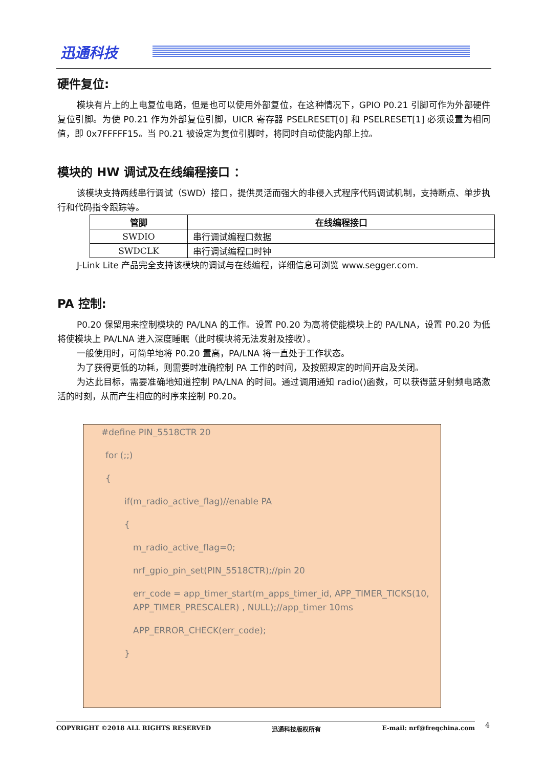迅通科技
硬件复位:
模块有片上的上电复位电路，但是也可以使用外部复位，在这种情况下，GPIO P0.21 引脚可作为外部硬件复位引脚。为使 P0.21 作为外部复位引脚，UICR 寄存器 PSELRESET[0] 和 PSELRESET[1] 必须设置为相同值，即 0x7FFFFF15。当 P0.21 被设定为复位引脚时，将同时自动使能内部上拉。
模块的 HW 调试及在线编程接口 ：
该模块支持两线串行调试（SWD）接口，提供灵活而强大的非侵入式程序代码调试机制，支持断点、单步执行和代码指令跟踪等。
| 管脚 | 在线编程接口 |
| --- | --- |
| SWDIO | 串行调试编程口数据 |
| SWDCLK | 串行调试编程口时钟 |
J-Link Lite 产品完全支持该模块的调试与在线编程，详细信息可浏览 www.segger.com.
PA 控制:
P0.20 保留用来控制模块的 PA/LNA 的工作。设置 P0.20 为高将使能模块上的 PA/LNA，设置 P0.20 为低将使模块上 PA/LNA 进入深度睡眠（此时模块将无法发射及接收）。
一般使用时，可简单地将 P0.20 置高，PA/LNA 将一直处于工作状态。
为了获得更低的功耗，则需要时准确控制 PA 工作的时间，及按照规定的时间开启及关闭。
为达此目标，需要准确地知道控制 PA/LNA 的时间。通过调用通知 radio()函数，可以获得蓝牙射频电路激活的时刻，从而产生相应的时序来控制 P0.20。
#define PIN_5518CTR 20
for (;;)
{
if(m_radio_active_flag)//enable PA
{
m_radio_active_flag=0;
nrf_gpio_pin_set(PIN_5518CTR);//pin 20
err_code = app_timer_start(m_apps_timer_id, APP_TIMER_TICKS(10, APP_TIMER_PRESCALER) , NULL);//app_timer 10ms
APP_ERROR_CHECK(err_code);
}
COPYRIGHT ©2018 ALL RIGHTS RESERVED 迅通科技版权所有 E-mail: nrf@freqchina.com 4